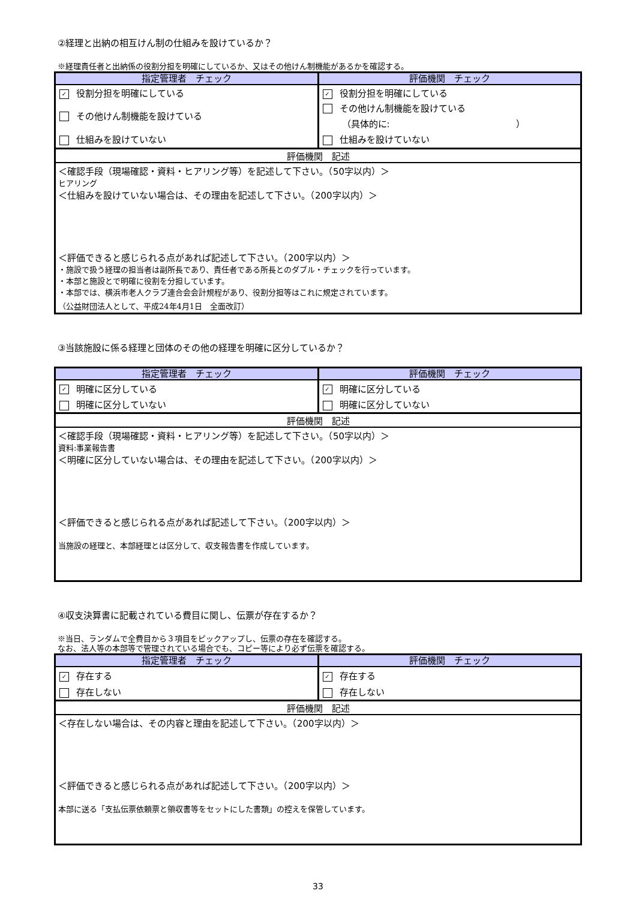②経理と出納の相互けん制の仕組みを設けているか？
※経理責任者と出納係の役割分担を明確にしているか、又はその他けん制機能があるかを確認する。
| 指定管理者 チェック | 評価機関 チェック |
| --- | --- |
| ✓ 役割分担を明確にしている | ✓ 役割分担を明確にしている |
| その他けん制機能を設けている | その他けん制機能を設けている （具体的に: ） |
| 仕組みを設けていない | 仕組みを設けていない |
| 評価機関 記述 | |
| ＜確認手段（現場確認・資料・ヒアリング等）を記述して下さい。（50字以内）＞ ヒアリング ＜仕組みを設けていない場合は、その理由を記述して下さい。（200字以内）＞ ＜評価できると感じられる点があれば記述して下さい。（200字以内）＞ ・施設で扱う経理の担当者は副所長であり、責任者である所長とのダブル・チェックを行っています。 ・本部と施設とで明確に役割を分担しています。 ・本部では、横浜市老人クラブ連合会会計規程があり、役割分担等はこれに規定されています。 （公益財団法人として、平成24年4月1日 全面改訂） | |
③当該施設に係る経理と団体のその他の経理を明確に区分しているか？
| 指定管理者 チェック | 評価機関 チェック |
| --- | --- |
| ✓ 明確に区分している | ✓ 明確に区分している |
| 明確に区分していない | 明確に区分していない |
| 評価機関 記述 | |
| ＜確認手段（現場確認・資料・ヒアリング等）を記述して下さい。（50字以内）＞ 資料:事業報告書 ＜明確に区分していない場合は、その理由を記述して下さい。（200字以内）＞ ＜評価できると感じられる点があれば記述して下さい。（200字以内）＞ 当施設の経理と、本部経理とは区分して、収支報告書を作成しています。 | |
④収支決算書に記載されている費目に関し、伝票が存在するか？
※当日、ランダムで全費目から３項目をピックアップし、伝票の存在を確認する。
なお、法人等の本部等で管理されている場合でも、コピー等により必ず伝票を確認する。
| 指定管理者 チェック | 評価機関 チェック |
| --- | --- |
| ✓ 存在する | ✓ 存在する |
| 存在しない | 存在しない |
| 評価機関 記述 | |
| ＜存在しない場合は、その内容と理由を記述して下さい。（200字以内）＞ ＜評価できると感じられる点があれば記述して下さい。（200字以内）＞ 本部に送る「支払伝票依頼票と領収書等をセットにした書類」の控えを保管しています。 | |
33